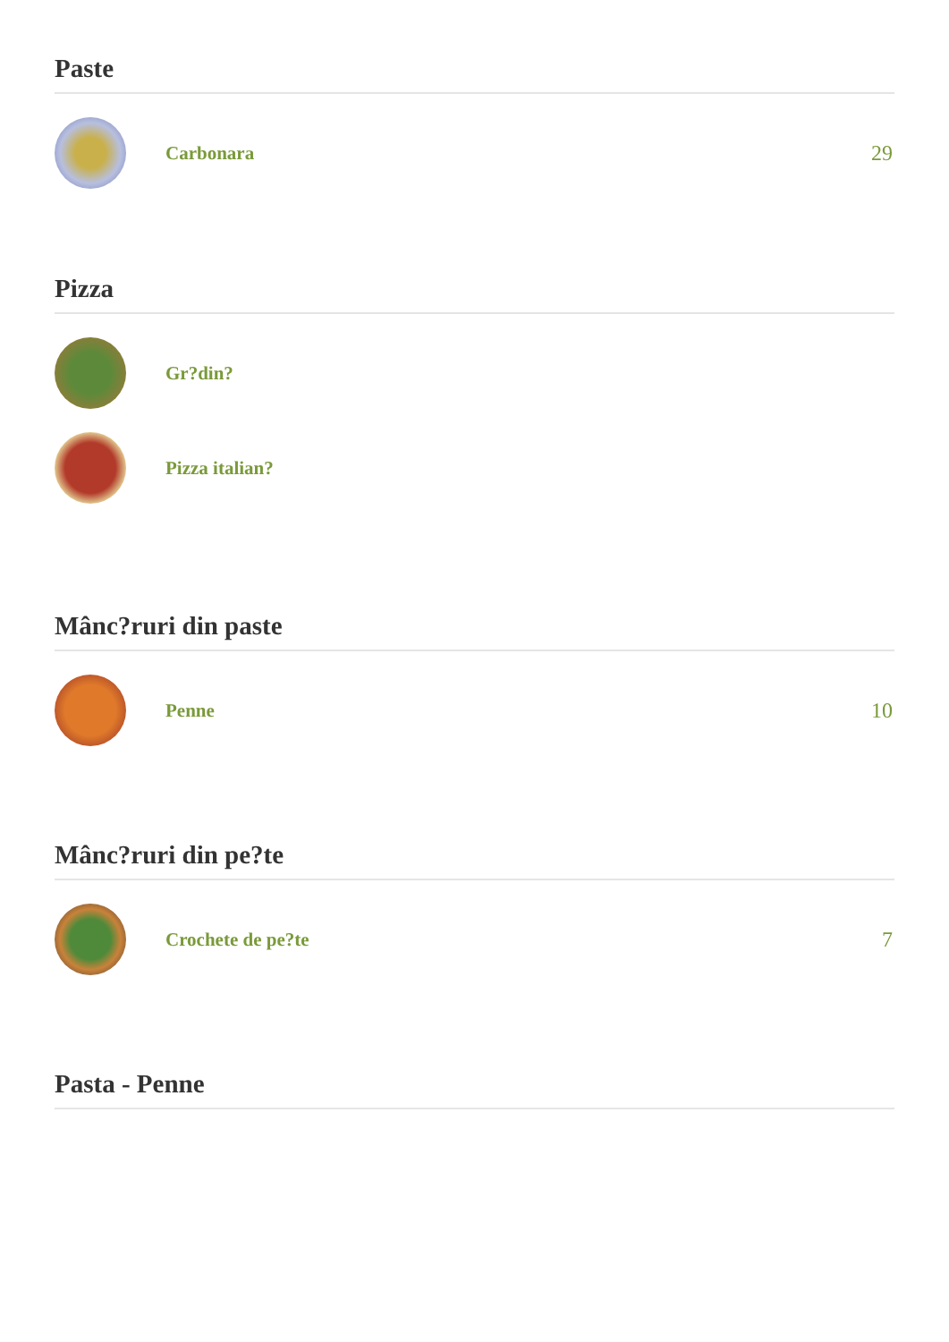Paste
Carbonara 29
Pizza
Gr?din?
Pizza italian?
Mânc?ruri din paste
Penne 10
Mânc?ruri din pe?te
Crochete de pe?te 7
Pasta - Penne